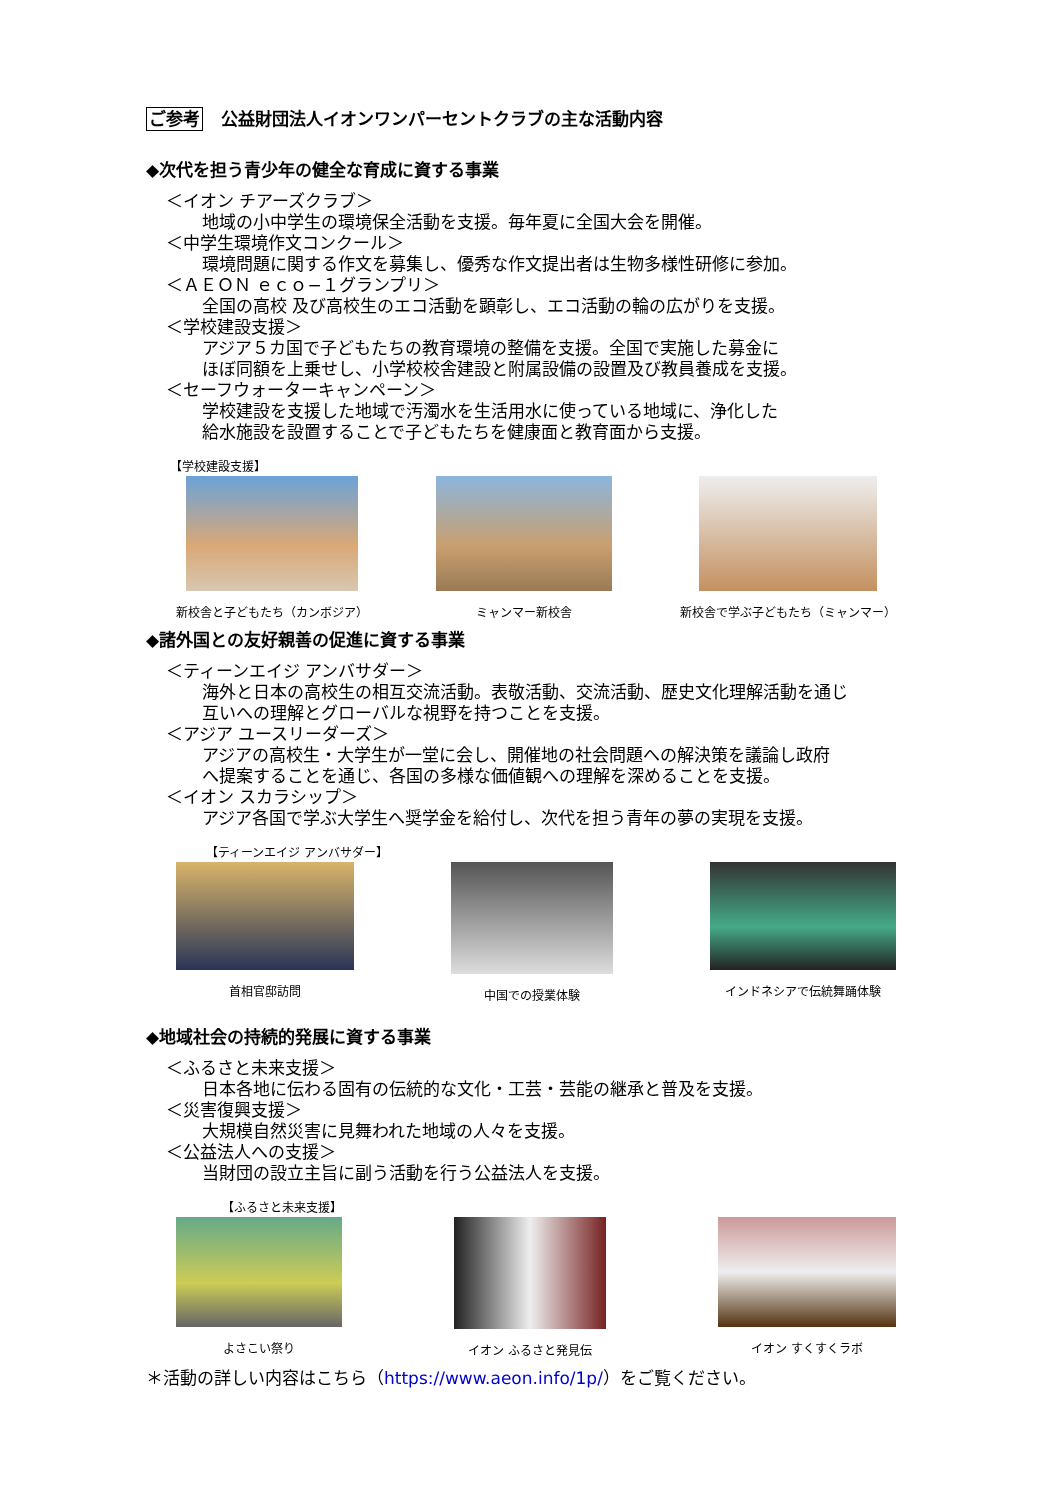ご参考 公益財団法人イオンワンパーセントクラブの主な活動内容
◆次代を担う青少年の健全な育成に資する事業
＜イオン チアーズクラブ＞
地域の小中学生の環境保全活動を支援。毎年夏に全国大会を開催。
＜中学生環境作文コンクール＞
環境問題に関する作文を募集し、優秀な作文提出者は生物多様性研修に参加。
＜ＡＥＯＮ ｅｃｏ−１グランプリ＞
全国の高校 及び高校生のエコ活動を顕彰し、エコ活動の輪の広がりを支援。
＜学校建設支援＞
アジア５カ国で子どもたちの教育環境の整備を支援。全国で実施した募金に
ほぼ同額を上乗せし、小学校校舎建設と附属設備の設置及び教員養成を支援。
＜セーフウォーターキャンペーン＞
学校建設を支援した地域で汚濁水を生活用水に使っている地域に、浄化した
給水施設を設置することで子どもたちを健康面と教育面から支援。
【学校建設支援】
新校舎と子どもたち（カンボジア） ミャンマー新校舎 新校舎で学ぶ子どもたち（ミャンマー）
◆諸外国との友好親善の促進に資する事業
＜ティーンエイジ アンバサダー＞
海外と日本の高校生の相互交流活動。表敬活動、交流活動、歴史文化理解活動を通じ
互いへの理解とグローバルな視野を持つことを支援。
＜アジア ユースリーダーズ＞
アジアの高校生・大学生が一堂に会し、開催地の社会問題への解決策を議論し政府
へ提案することを通じ、各国の多様な価値観への理解を深めることを支援。
＜イオン スカラシップ＞
アジア各国で学ぶ大学生へ奨学金を給付し、次代を担う青年の夢の実現を支援。
【ティーンエイジ アンバサダー】
首相官邸訪問 中国での授業体験 インドネシアで伝統舞踊体験
◆地域社会の持続的発展に資する事業
＜ふるさと未来支援＞
日本各地に伝わる固有の伝統的な文化・工芸・芸能の継承と普及を支援。
＜災害復興支援＞
大規模自然災害に見舞われた地域の人々を支援。
＜公益法人への支援＞
当財団の設立主旨に副う活動を行う公益法人を支援。
【ふるさと未来支援】
よさこい祭り イオン ふるさと発見伝 イオン すくすくラボ
＊活動の詳しい内容はこちら（https://www.aeon.info/1p/）をご覧ください。